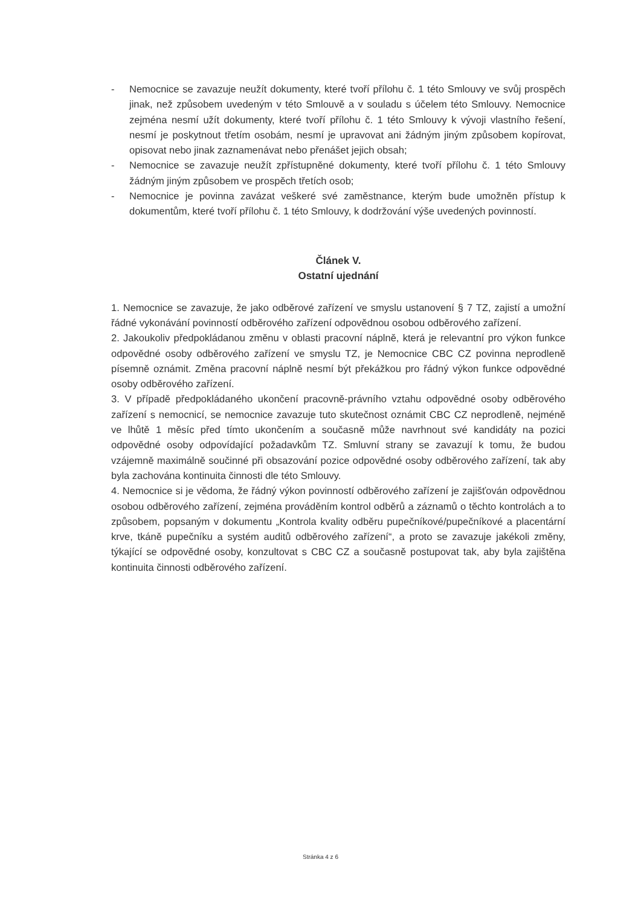- Nemocnice se zavazuje neužít dokumenty, které tvoří přílohu č. 1 této Smlouvy ve svůj prospěch jinak, než způsobem uvedeným v této Smlouvě a v souladu s účelem této Smlouvy. Nemocnice zejména nesmí užít dokumenty, které tvoří přílohu č. 1 této Smlouvy k vývoji vlastního řešení, nesmí je poskytnout třetím osobám, nesmí je upravovat ani žádným jiným způsobem kopírovat, opisovat nebo jinak zaznamenávat nebo přenášet jejich obsah;
- Nemocnice se zavazuje neužít zpřístupněné dokumenty, které tvoří přílohu č. 1 této Smlouvy žádným jiným způsobem ve prospěch třetích osob;
- Nemocnice je povinna zavázat veškeré své zaměstnance, kterým bude umožněn přístup k dokumentům, které tvoří přílohu č. 1 této Smlouvy, k dodržování výše uvedených povinností.
Článek V.
Ostatní ujednání
1. Nemocnice se zavazuje, že jako odběrové zařízení ve smyslu ustanovení § 7 TZ, zajistí a umožní řádné vykonávání povinností odběrového zařízení odpovědnou osobou odběrového zařízení.
2. Jakoukoliv předpokládanou změnu v oblasti pracovní náplně, která je relevantní pro výkon funkce odpovědné osoby odběrového zařízení ve smyslu TZ, je Nemocnice CBC CZ povinna neprodleně písemně oznámit. Změna pracovní náplně nesmí být překážkou pro řádný výkon funkce odpovědné osoby odběrového zařízení.
3. V případě předpokládaného ukončení pracovně-právního vztahu odpovědné osoby odběrového zařízení s nemocnicí, se nemocnice zavazuje tuto skutečnost oznámit CBC CZ neprodleně, nejméně ve lhůtě 1 měsíc před tímto ukončením a současně může navrhnout své kandidáty na pozici odpovědné osoby odpovídající požadavkům TZ. Smluvní strany se zavazují k tomu, že budou vzájemně maximálně součinné při obsazování pozice odpovědné osoby odběrového zařízení, tak aby byla zachována kontinuita činnosti dle této Smlouvy.
4. Nemocnice si je vědoma, že řádný výkon povinností odběrového zařízení je zajišťován odpovědnou osobou odběrového zařízení, zejména prováděním kontrol odběrů a záznamů o těchto kontrolách a to způsobem, popsaným v dokumentu „Kontrola kvality odběru pupečníkové/pupečníkové a placentární krve, tkáně pupečníku a systém auditů odběrového zařízení“, a proto se zavazuje jakékoli změny, týkající se odpovědné osoby, konzultovat s CBC CZ a současně postupovat tak, aby byla zajištěna kontinuita činnosti odběrového zařízení.
Stránka 4 z 6